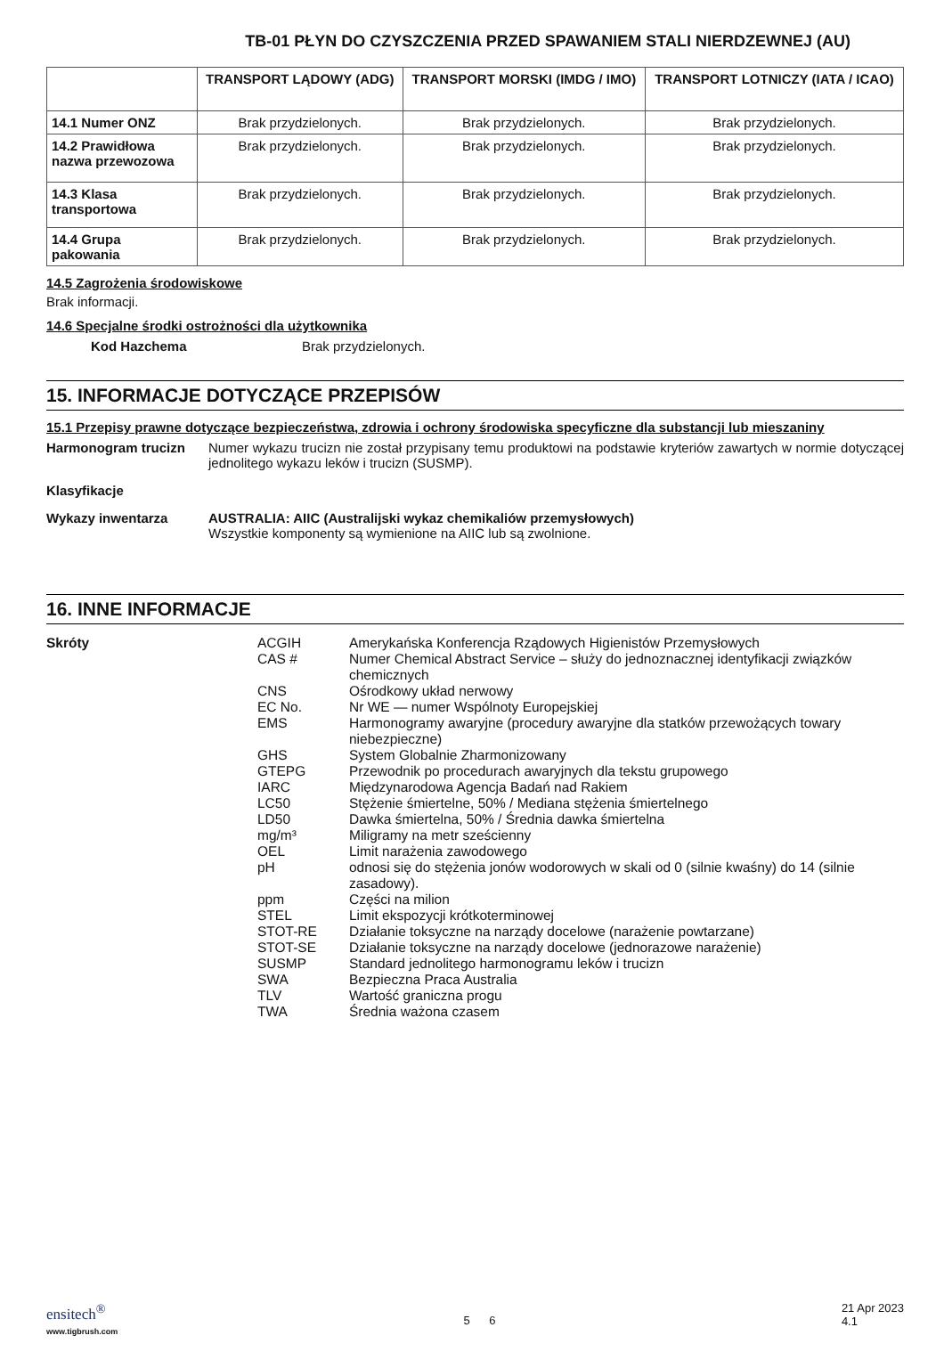TB-01 PŁYN DO CZYSZCZENIA PRZED SPAWANIEM STALI NIERDZEWNEJ (AU)
| | TRANSPORT LĄDOWY (ADG) | TRANSPORT MORSKI (IMDG / IMO) | TRANSPORT LOTNICZY (IATA / ICAO) |
| --- | --- | --- | --- |
| 14.1 Numer ONZ | Brak przydzielonych. | Brak przydzielonych. | Brak przydzielonych. |
| 14.2 Prawidłowa nazwa przewozowa | Brak przydzielonych. | Brak przydzielonych. | Brak przydzielonych. |
| 14.3 Klasa transportowa | Brak przydzielonych. | Brak przydzielonych. | Brak przydzielonych. |
| 14.4 Grupa pakowania | Brak przydzielonych. | Brak przydzielonych. | Brak przydzielonych. |
14.5 Zagrożenia środowiskowe
Brak informacji.
14.6 Specjalne środki ostrożności dla użytkownika
Kod Hazchema Brak przydzielonych.
15. INFORMACJE DOTYCZĄCE PRZEPISÓW
15.1 Przepisy prawne dotyczące bezpieczeństwa, zdrowia i ochrony środowiska specyficzne dla substancji lub mieszaniny
Harmonogram trucizn Numer wykazu trucizn nie został przypisany temu produktowi na podstawie kryteriów zawartych w normie dotyczącej jednolitego wykazu leków i trucizn (SUSMP).
Klasyfikacje
Wykazy inwentarza AUSTRALIA: AIIC (Australijski wykaz chemikaliów przemysłowych)
Wszystkie komponenty są wymienione na AIIC lub są zwolnione.
16. INNE INFORMACJE
| Skróty | ACGIH | Amerykańska Konferencja Rządowych Higienistów Przemysłowych |
| | CAS # | Numer Chemical Abstract Service – służy do jednoznacznej identyfikacji związków chemicznych |
| | CNS | Ośrodkowy układ nerwowy |
| | EC No. | Nr WE — numer Wspólnoty Europejskiej |
| | EMS | Harmonogramy awaryjne (procedury awaryjne dla statków przewożących towary niebezpieczne) |
| | GHS | System Globalnie Zharmonizowany |
| | GTEPG | Przewodnik po procedurach awaryjnych dla tekstu grupowego |
| | IARC | Międzynarodowa Agencja Badań nad Rakiem |
| | LC50 | Stężenie śmiertelne, 50% / Mediana stężenia śmiertelnego |
| | LD50 | Dawka śmiertelna, 50% / Średnia dawka śmiertelna |
| | mg/m³ | Miligramy na metr sześcienny |
| | OEL | Limit narażenia zawodowego |
| | pH | odnosi się do stężenia jonów wodorowych w skali od 0 (silnie kwaśny) do 14 (silnie zasadowy). |
| | ppm | Części na milion |
| | STEL | Limit ekspozycji krótkoterminowej |
| | STOT-RE | Działanie toksyczne na narządy docelowe (narażenie powtarzane) |
| | STOT-SE | Działanie toksyczne na narządy docelowe (jednorazowe narażenie) |
| | SUSMP | Standard jednolitego harmonogramu leków i trucizn |
| | SWA | Bezpieczna Praca Australia |
| | TLV | Wartość graniczna progu |
| | TWA | Średnia ważona czasem |
ensitech<sup>®</sup>
www.tigbrush.com
5 6
21 Apr 2023
4.1